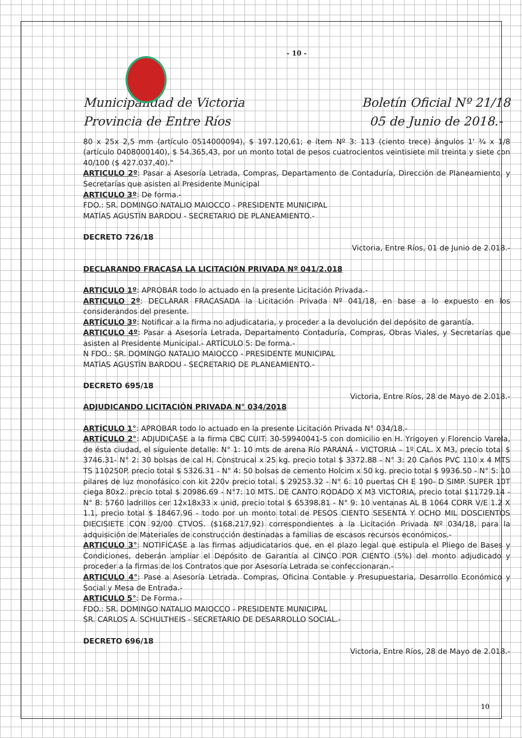- 10 -
Municipalidad de Victoria
Provincia de Entre Ríos
Boletín Oficial Nº 21/18
05 de Junio de 2018.-
80 x 25x 2,5 mm (artículo 0514000094), $ 197.120,61; e ítem Nº 3: 113 (ciento trece) ángulos 1' ¾ x 1/8 (artículo 0408000140), $ 54.365,43, por un monto total de pesos cuatrocientos veintisiete mil treinta y siete con 40/100 ($ 427.037,40)."
ARTICULO 2º: Pasar a Asesoría Letrada, Compras, Departamento de Contaduría, Dirección de Planeamiento, y Secretarías que asisten al Presidente Municipal
ARTICULO 3º: De forma.-
FDO.: SR. DOMINGO NATALIO MAIOCCO - PRESIDENTE MUNICIPAL
MATÍAS AGUSTÍN BARDOU - SECRETARIO DE PLANEAMIENTO.-
DECRETO 726/18
Victoria, Entre Ríos, 01 de Junio de 2.018.-
DECLARANDO FRACASA LA LICITACIÓN PRIVADA Nº 041/2.018
ARTICULO 1º: APROBAR todo lo actuado en la presente Licitación Privada.-
ARTICULO 2º: DECLARAR FRACASADA la Licitación Privada Nº 041/18, en base a lo expuesto en los considerandos del presente.
ARTÍCULO 3º: Notificar a la firma no adjudicataria, y proceder a la devolución del depósito de garantía.
ARTICULO 4º: Pasar a Asesoría Letrada, Departamento Contaduría, Compras, Obras Viales, y Secretarías que asisten al Presidente Municipal.- ARTÍCULO 5: De forma.-
N FDO.: SR. DOMINGO NATALIO MAIOCCO - PRESIDENTE MUNICIPAL
MATÍAS AGUSTÍN BARDOU - SECRETARIO DE PLANEAMIENTO.-
DECRETO 695/18
Victoria, Entre Ríos, 28 de Mayo de 2.018.-
ADJUDICANDO LICITACIÓN PRIVADA N° 034/2018
ARTÍCULO 1°: APROBAR todo lo actuado en la presente Licitación Privada N° 034/18.-
ARTÍCULO 2°: ADJUDICASE a la firma CBC CUIT: 30-59940041-5 con domicilio en H. Yrigoyen y Florencio Varela, de ésta ciudad, el siguiente detalle: N° 1: 10 mts de arena Río PARANÁ - VICTORIA – 1º CAL. X M3, precio total $ 3746.31- N° 2: 30 bolsas de cal H. Construcal x 25 kg. precio total $ 3372.88 - N° 3: 20 Caños PVC 110 x 4 MTS TS 110250P. precio total $ 5326.31 - N° 4: 50 bolsas de cemento Holcim x 50 kg. precio total $ 9936.50 - N° 5: 10 pilares de luz monofásico con kit 220v precio total. $ 29253.32 - N° 6: 10 puertas CH E 190- D SIMP. SUPER 10T ciega 80x2. precio total $ 20986.69 - N°7: 10 MTS. DE CANTO RODADO X M3 VICTORIA, precio total $11729.14 - N° 8: 5760 ladrillos cer 12x18x33 x unid, precio total $ 65398.81 - N° 9: 10 ventanas AL B 1064 CORR V/E 1.2 X 1.1, precio total $ 18467.96 - todo por un monto total de PESOS CIENTO SESENTA Y OCHO MIL DOSCIENTOS DIECISIETE CON 92/00 CTVOS. ($168.217,92) correspondientes a la Licitación Privada Nº 034/18, para la adquisición de Materiales de construcción destinadas a familias de escasos recursos económicos.-
ARTICULO 3°: NOTIFÍCASE a las firmas adjudicatarios que, en el plazo legal que estipula el Pliego de Bases y Condiciones, deberán ampliar el Depósito de Garantía al CINCO POR CIENTO (5%) del monto adjudicado y proceder a la firmas de los Contratos que por Asesoría Letrada se confeccionaran.-
ARTICULO 4°: Pase a Asesoría Letrada. Compras, Oficina Contable y Presupuestaria, Desarrollo Económico y Social y Mesa de Entrada.-
ARTICULO 5°: De Forma.-
FDO.: SR. DOMINGO NATALIO MAIOCCO - PRESIDENTE MUNICIPAL
SR. CARLOS A. SCHULTHEIS - SECRETARIO DE DESARROLLO SOCIAL.-
DECRETO 696/18
Victoria, Entre Ríos, 28 de Mayo de 2.018.-
10